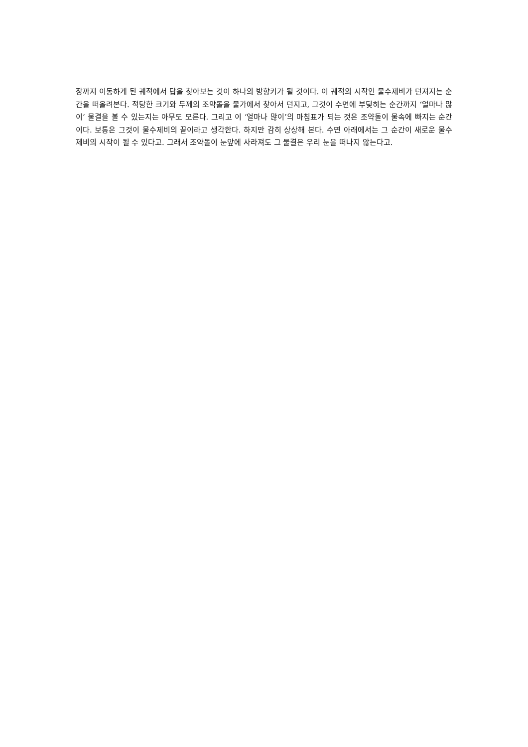장까지 이동하게 된 궤적에서 답을 찾아보는 것이 하나의 방향키가 될 것이다. 이 궤적의 시작인 물수제비가 던져지는 순간을 떠올려본다. 적당한 크기와 두께의 조약돌을 물가에서 찾아서 던지고, 그것이 수면에 부딪히는 순간까지 ‘얼마나 많이’ 물결을 볼 수 있는지는 아무도 모른다. 그리고 이 ‘얼마나 많이’의 마침표가 되는 것은 조약돌이 물속에 빠지는 순간이다. 보통은 그것이 물수제비의 끝이라고 생각한다. 하지만 감히 상상해 본다. 수면 아래에서는 그 순간이 새로운 물수제비의 시작이 될 수 있다고. 그래서 조약돌이 눈앞에 사라져도 그 물결은 우리 눈을 떠나지 않는다고.